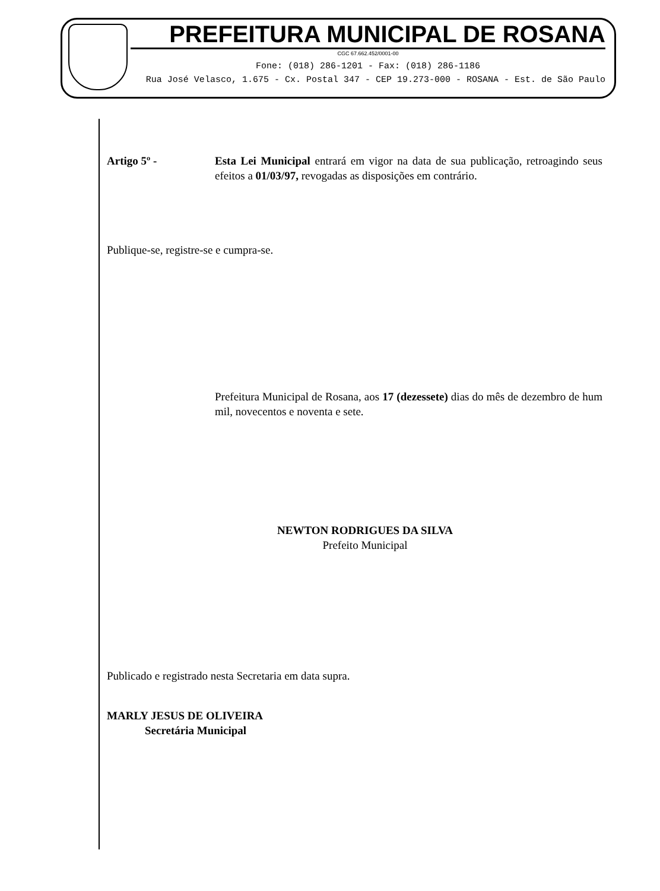PREFEITURA MUNICIPAL DE ROSANA
CGC 67.662.452/0001-00
Fone: (018) 286-1201 - Fax: (018) 286-1186
Rua José Velasco, 1.675 - Cx. Postal 347 - CEP 19.273-000 - ROSANA - Est. de São Paulo
Artigo 5º - Esta Lei Municipal entrará em vigor na data de sua publicação, retroagindo seus efeitos a 01/03/97, revogadas as disposições em contrário.
Publique-se, registre-se e cumpra-se.
Prefeitura Municipal de Rosana, aos 17 (dezessete) dias do mês de dezembro de hum mil, novecentos e noventa e sete.
NEWTON RODRIGUES DA SILVA
Prefeito Municipal
Publicado e registrado nesta Secretaria em data supra.
MARLY JESUS DE OLIVEIRA
Secretária Municipal